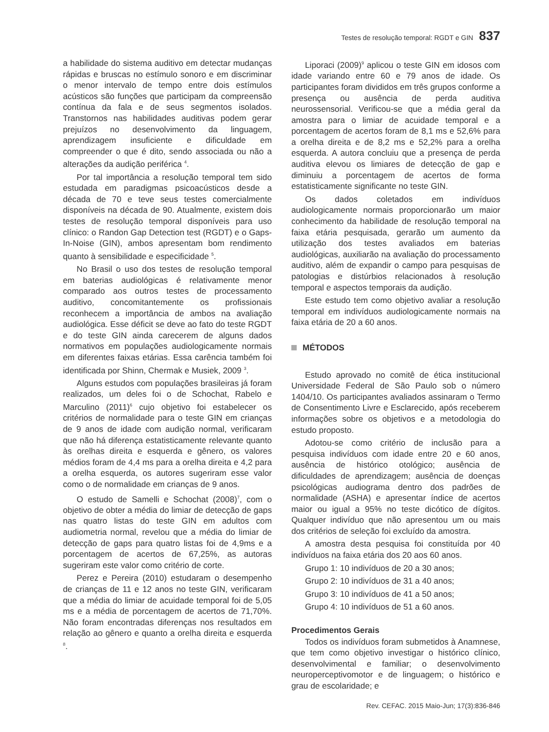Testes de resolução temporal: RGDT e GIN 837
a habilidade do sistema auditivo em detectar mudanças rápidas e bruscas no estímulo sonoro e em discriminar o menor intervalo de tempo entre dois estímulos acústicos são funções que participam da compreensão contínua da fala e de seus segmentos isolados. Transtornos nas habilidades auditivas podem gerar prejuízos no desenvolvimento da linguagem, aprendizagem insuficiente e dificuldade em compreender o que é dito, sendo associada ou não a alterações da audição periférica <sup>4</sup>.
Por tal importância a resolução temporal tem sido estudada em paradigmas psicoacústicos desde a década de 70 e teve seus testes comercialmente disponíveis na década de 90. Atualmente, existem dois testes de resolução temporal disponíveis para uso clínico: o Randon Gap Detection test (RGDT) e o Gaps-In-Noise (GIN), ambos apresentam bom rendimento quanto à sensibilidade e especificidade <sup>5</sup>.
No Brasil o uso dos testes de resolução temporal em baterias audiológicas é relativamente menor comparado aos outros testes de processamento auditivo, concomitantemente os profissionais reconhecem a importância de ambos na avaliação audiológica. Esse déficit se deve ao fato do teste RGDT e do teste GIN ainda carecerem de alguns dados normativos em populações audiologicamente normais em diferentes faixas etárias. Essa carência também foi identificada por Shinn, Chermak e Musiek, 2009 <sup>3</sup>.
Alguns estudos com populações brasileiras já foram realizados, um deles foi o de Schochat, Rabelo e Marculino (2011)<sup>6</sup> cujo objetivo foi estabelecer os critérios de normalidade para o teste GIN em crianças de 9 anos de idade com audição normal, verificaram que não há diferença estatisticamente relevante quanto às orelhas direita e esquerda e gênero, os valores médios foram de 4,4 ms para a orelha direita e 4,2 para a orelha esquerda, os autores sugeriram esse valor como o de normalidade em crianças de 9 anos.
O estudo de Samelli e Schochat (2008)<sup>7</sup>, com o objetivo de obter a média do limiar de detecção de gaps nas quatro listas do teste GIN em adultos com audiometria normal, revelou que a média do limiar de detecção de gaps para quatro listas foi de 4,9ms e a porcentagem de acertos de 67,25%, as autoras sugeriram este valor como critério de corte.
Perez e Pereira (2010) estudaram o desempenho de crianças de 11 e 12 anos no teste GIN, verificaram que a média do limiar de acuidade temporal foi de 5,05 ms e a média de porcentagem de acertos de 71,70%. Não foram encontradas diferenças nos resultados em relação ao gênero e quanto a orelha direita e esquerda <sup>8</sup>.
Liporaci (2009)<sup>9</sup> aplicou o teste GIN em idosos com idade variando entre 60 e 79 anos de idade. Os participantes foram divididos em três grupos conforme a presença ou ausência de perda auditiva neurossensorial. Verificou-se que a média geral da amostra para o limiar de acuidade temporal e a porcentagem de acertos foram de 8,1 ms e 52,6% para a orelha direita e de 8,2 ms e 52,2% para a orelha esquerda. A autora concluiu que a presença de perda auditiva elevou os limiares de detecção de gap e diminuiu a porcentagem de acertos de forma estatisticamente significante no teste GIN.
Os dados coletados em indivíduos audiologicamente normais proporcionarão um maior conhecimento da habilidade de resolução temporal na faixa etária pesquisada, gerarão um aumento da utilização dos testes avaliados em baterias audiológicas, auxiliarão na avaliação do processamento auditivo, além de expandir o campo para pesquisas de patologias e distúrbios relacionados à resolução temporal e aspectos temporais da audição.
Este estudo tem como objetivo avaliar a resolução temporal em indivíduos audiologicamente normais na faixa etária de 20 a 60 anos.
MÉTODOS
Estudo aprovado no comitê de ética institucional Universidade Federal de São Paulo sob o número 1404/10. Os participantes avaliados assinaram o Termo de Consentimento Livre e Esclarecido, após receberem informações sobre os objetivos e a metodologia do estudo proposto.
Adotou-se como critério de inclusão para a pesquisa indivíduos com idade entre 20 e 60 anos, ausência de histórico otológico; ausência de dificuldades de aprendizagem; ausência de doenças psicológicas audiograma dentro dos padrões de normalidade (ASHA) e apresentar índice de acertos maior ou igual a 95% no teste dicótico de dígitos. Qualquer indivíduo que não apresentou um ou mais dos critérios de seleção foi excluído da amostra.
A amostra desta pesquisa foi constituída por 40 indivíduos na faixa etária dos 20 aos 60 anos.
Grupo 1: 10 indivíduos de 20 a 30 anos;
Grupo 2: 10 indivíduos de 31 a 40 anos;
Grupo 3: 10 indivíduos de 41 a 50 anos;
Grupo 4: 10 indivíduos de 51 a 60 anos.
Procedimentos Gerais
Todos os indivíduos foram submetidos à Anamnese, que tem como objetivo investigar o histórico clínico, desenvolvimental e familiar; o desenvolvimento neuroperceptivomotor e de linguagem; o histórico e grau de escolaridade; e
Rev. CEFAC. 2015 Maio-Jun; 17(3):836-846